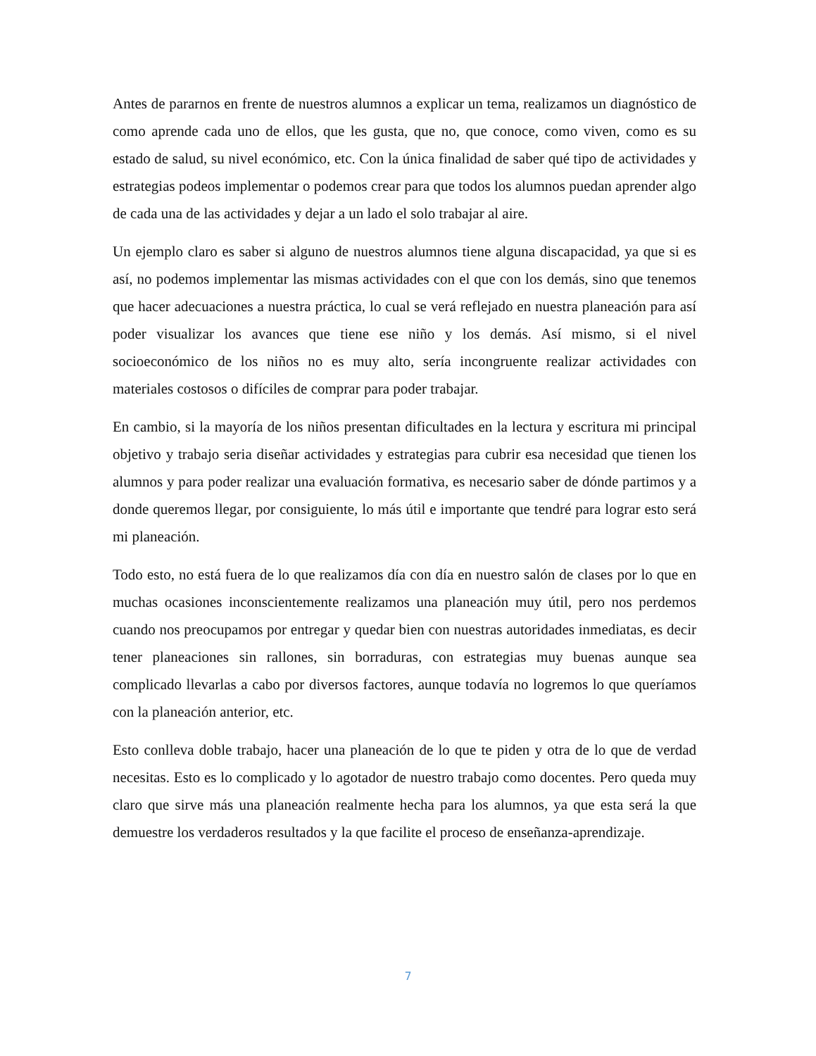Antes de pararnos en frente de nuestros alumnos a explicar un tema, realizamos un diagnóstico de como aprende cada uno de ellos, que les gusta, que no, que conoce, como viven, como es su estado de salud, su nivel económico, etc. Con la única finalidad de saber qué tipo de actividades y estrategias podeos implementar o podemos crear para que todos los alumnos puedan aprender algo de cada una de las actividades y dejar a un lado el solo trabajar al aire.
Un ejemplo claro es saber si alguno de nuestros alumnos tiene alguna discapacidad, ya que si es así, no podemos implementar las mismas actividades con el que con los demás, sino que tenemos que hacer adecuaciones a nuestra práctica, lo cual se verá reflejado en nuestra planeación para así poder visualizar los avances que tiene ese niño y los demás. Así mismo, si el nivel socioeconómico de los niños no es muy alto, sería incongruente realizar actividades con materiales costosos o difíciles de comprar para poder trabajar.
En cambio, si la mayoría de los niños presentan dificultades en la lectura y escritura mi principal objetivo y trabajo seria diseñar actividades y estrategias para cubrir esa necesidad que tienen los alumnos y para poder realizar una evaluación formativa, es necesario saber de dónde partimos y a donde queremos llegar, por consiguiente, lo más útil e importante que tendré para lograr esto será mi planeación.
Todo esto, no está fuera de lo que realizamos día con día en nuestro salón de clases por lo que en muchas ocasiones inconscientemente realizamos una planeación muy útil, pero nos perdemos cuando nos preocupamos por entregar y quedar bien con nuestras autoridades inmediatas, es decir tener planeaciones sin rallones, sin borraduras, con estrategias muy buenas aunque sea complicado llevarlas a cabo por diversos factores, aunque todavía no logremos lo que queríamos con la planeación anterior, etc.
Esto conlleva doble trabajo, hacer una planeación de lo que te piden y otra de lo que de verdad necesitas. Esto es lo complicado y lo agotador de nuestro trabajo como docentes. Pero queda muy claro que sirve más una planeación realmente hecha para los alumnos, ya que esta será la que demuestre los verdaderos resultados y la que facilite el proceso de enseñanza-aprendizaje.
7